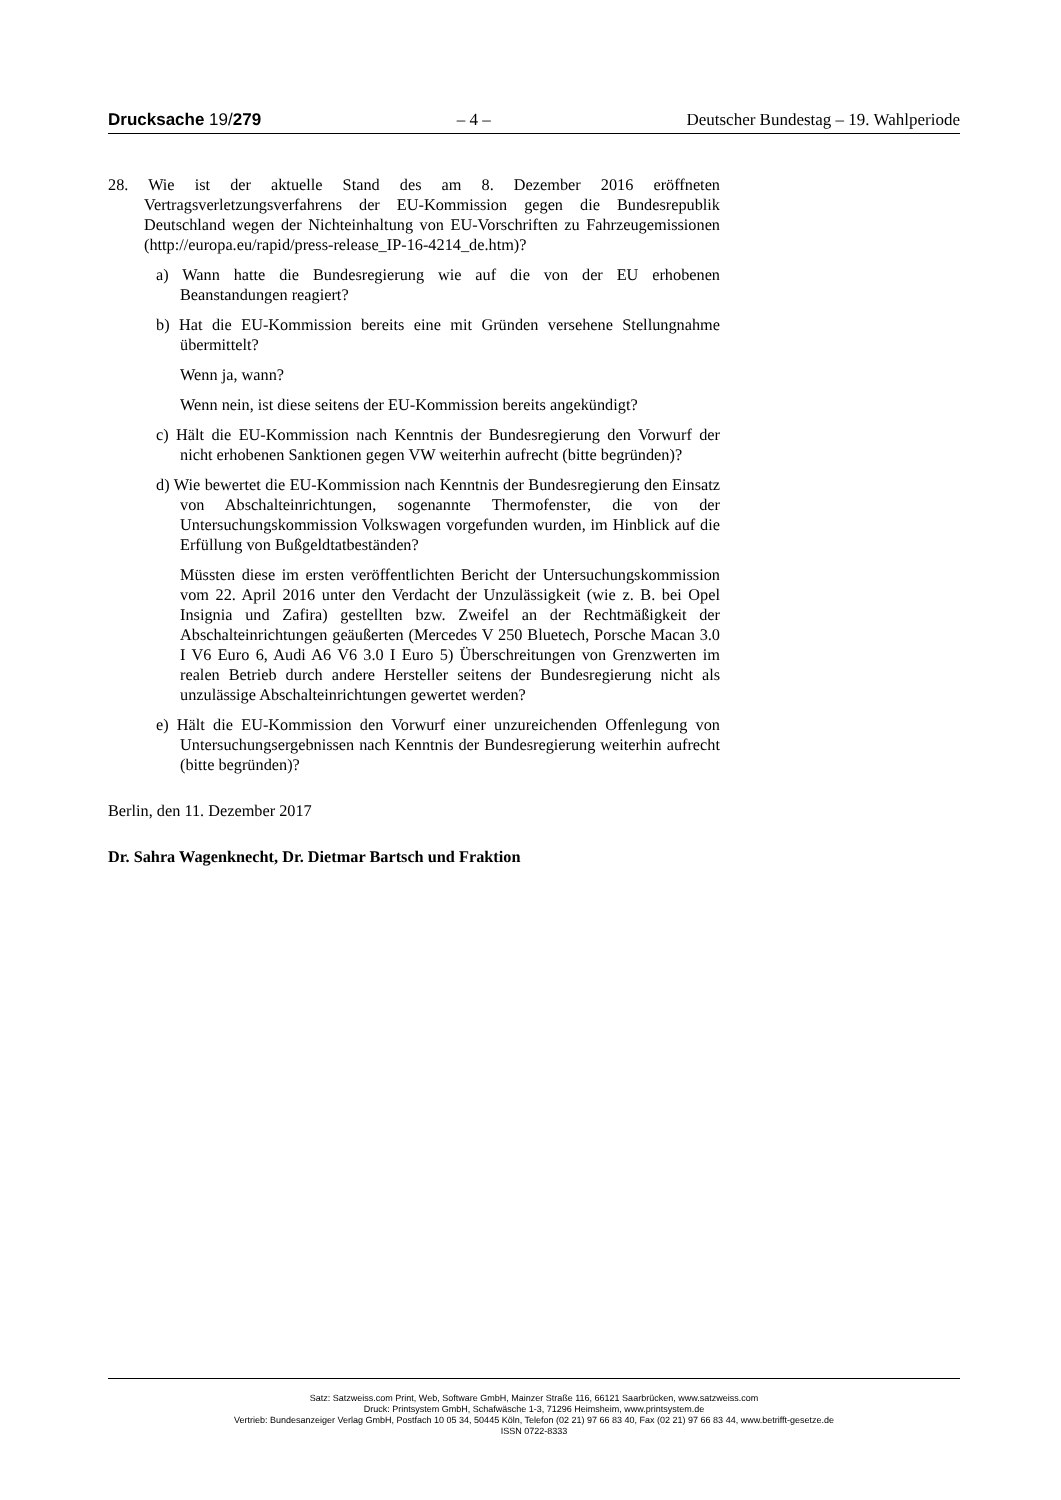Drucksache 19/279 – 4 – Deutscher Bundestag – 19. Wahlperiode
28. Wie ist der aktuelle Stand des am 8. Dezember 2016 eröffneten Vertragsverletzungsverfahrens der EU-Kommission gegen die Bundesrepublik Deutschland wegen der Nichteinhaltung von EU-Vorschriften zu Fahrzeugemissionen (http://europa.eu/rapid/press-release_IP-16-4214_de.htm)?
a) Wann hatte die Bundesregierung wie auf die von der EU erhobenen Beanstandungen reagiert?
b) Hat die EU-Kommission bereits eine mit Gründen versehene Stellungnahme übermittelt?
Wenn ja, wann?
Wenn nein, ist diese seitens der EU-Kommission bereits angekündigt?
c) Hält die EU-Kommission nach Kenntnis der Bundesregierung den Vorwurf der nicht erhobenen Sanktionen gegen VW weiterhin aufrecht (bitte begründen)?
d) Wie bewertet die EU-Kommission nach Kenntnis der Bundesregierung den Einsatz von Abschalteinrichtungen, sogenannte Thermofenster, die von der Untersuchungskommission Volkswagen vorgefunden wurden, im Hinblick auf die Erfüllung von Bußgeldtatbeständen?
Müssten diese im ersten veröffentlichten Bericht der Untersuchungskommission vom 22. April 2016 unter den Verdacht der Unzulässigkeit (wie z. B. bei Opel Insignia und Zafira) gestellten bzw. Zweifel an der Rechtmäßigkeit der Abschalteinrichtungen geäußerten (Mercedes V 250 Bluetech, Porsche Macan 3.0 I V6 Euro 6, Audi A6 V6 3.0 I Euro 5) Überschreitungen von Grenzwerten im realen Betrieb durch andere Hersteller seitens der Bundesregierung nicht als unzulässige Abschalteinrichtungen gewertet werden?
e) Hält die EU-Kommission den Vorwurf einer unzureichenden Offenlegung von Untersuchungsergebnissen nach Kenntnis der Bundesregierung weiterhin aufrecht (bitte begründen)?
Berlin, den 11. Dezember 2017
Dr. Sahra Wagenknecht, Dr. Dietmar Bartsch und Fraktion
Satz: Satzweiss.com Print, Web, Software GmbH, Mainzer Straße 116, 66121 Saarbrücken, www.satzweiss.com
Druck: Printsystem GmbH, Schafwäsche 1-3, 71296 Heimsheim, www.printsystem.de
Vertrieb: Bundesanzeiger Verlag GmbH, Postfach 10 05 34, 50445 Köln, Telefon (02 21) 97 66 83 40, Fax (02 21) 97 66 83 44, www.betrifft-gesetze.de
ISSN 0722-8333